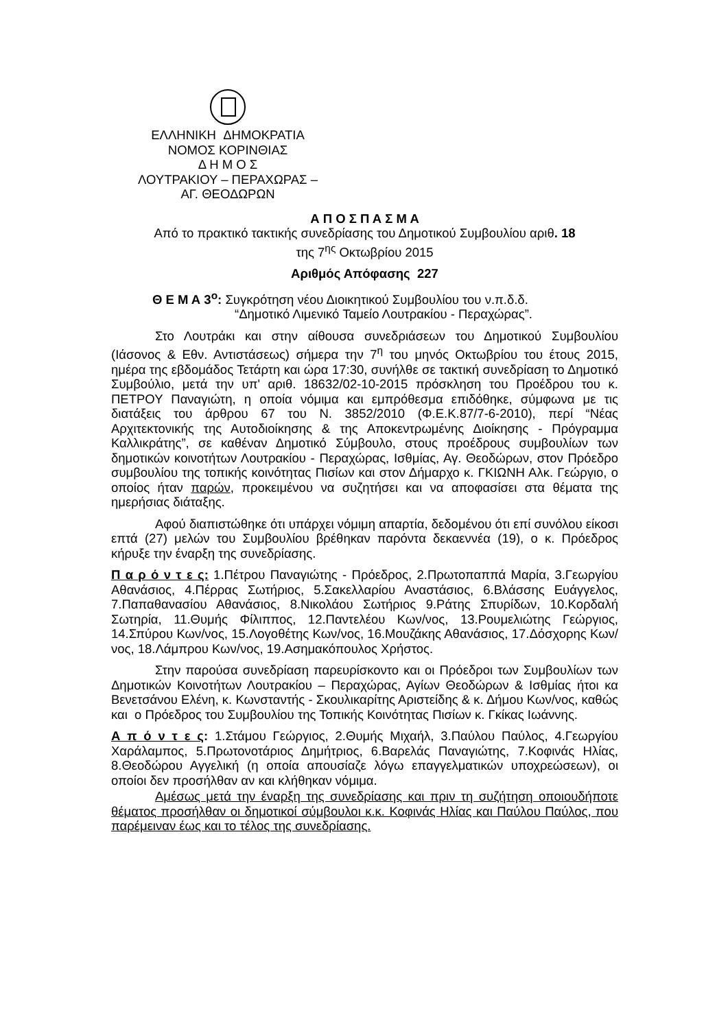ΕΛΛΗΝΙΚΗ ΔΗΜΟΚΡΑΤΙΑ
ΝΟΜΟΣ ΚΟΡΙΝΘΙΑΣ
Δ Η Μ Ο Σ
ΛΟΥΤΡΑΚΙΟΥ – ΠΕΡΑΧΩΡΑΣ –
ΑΓ. ΘΕΟΔΩΡΩΝ
Α Π Ο Σ Π Α Σ Μ Α
Από το πρακτικό τακτικής συνεδρίασης του Δημοτικού Συμβουλίου αριθ. 18
της 7<sup>ης</sup> Οκτωβρίου 2015
Αριθμός Απόφασης 227
Θ Ε Μ Α 3<sup>ο</sup>: Συγκρότηση νέου Διοικητικού Συμβουλίου του ν.π.δ.δ.
“Δημοτικό Λιμενικό Ταμείο Λουτρακίου - Περαχώρας”.
Στο Λουτράκι και στην αίθουσα συνεδριάσεων του Δημοτικού Συμβουλίου (Ιάσονος & Εθν. Αντιστάσεως) σήμερα την 7<sup>η</sup> του μηνός Οκτωβρίου του έτους 2015, ημέρα της εβδομάδος Τετάρτη και ώρα 17:30, συνήλθε σε τακτική συνεδρίαση το Δημοτικό Συμβούλιο, μετά την υπ' αριθ. 18632/02-10-2015 πρόσκληση του Προέδρου του κ. ΠΕΤΡΟΥ Παναγιώτη, η οποία νόμιμα και εμπρόθεσμα επιδόθηκε, σύμφωνα με τις διατάξεις του άρθρου 67 του Ν. 3852/2010 (Φ.Ε.Κ.87/7-6-2010), περί “Νέας Αρχιτεκτονικής της Αυτοδιοίκησης & της Αποκεντρωμένης Διοίκησης - Πρόγραμμα Καλλικράτης”, σε καθέναν Δημοτικό Σύμβουλο, στους προέδρους συμβουλίων των δημοτικών κοινοτήτων Λουτρακίου - Περαχώρας, Ισθμίας, Αγ. Θεοδώρων, στον Πρόεδρο συμβουλίου της τοπικής κοινότητας Πισίων και στον Δήμαρχο κ. ΓΚΙΩΝΗ Αλκ. Γεώργιο, ο οποίος ήταν παρών, προκειμένου να συζητήσει και να αποφασίσει στα θέματα της ημερήσιας διάταξης.
Αφού διαπιστώθηκε ότι υπάρχει νόμιμη απαρτία, δεδομένου ότι επί συνόλου είκοσι επτά (27) μελών του Συμβουλίου βρέθηκαν παρόντα δεκαεννέα (19), ο κ. Πρόεδρος κήρυξε την έναρξη της συνεδρίασης.
Π α ρ ό ν τ ε ς: 1.Πέτρου Παναγιώτης - Πρόεδρος, 2.Πρωτοπαππά Μαρία, 3.Γεωργίου Αθανάσιος, 4.Πέρρας Σωτήριος, 5.Σακελλαρίου Αναστάσιος, 6.Βλάσσης Ευάγγελος, 7.Παπαθανασίου Αθανάσιος, 8.Νικολάου Σωτήριος 9.Ράτης Σπυρίδων, 10.Κορδαλή Σωτηρία, 11.Θυμής Φίλιππος, 12.Παντελέου Κων/νος, 13.Ρουμελιώτης Γεώργιος, 14.Σπύρου Κων/νος, 15.Λογοθέτης Κων/νος, 16.Μουζάκης Αθανάσιος, 17.Δόσχορης Κων/νος, 18.Λάμπρου Κων/νος, 19.Ασημακόπουλος Χρήστος.
Στην παρούσα συνεδρίαση παρευρίσκοντο και οι Πρόεδροι των Συμβουλίων των Δημοτικών Κοινοτήτων Λουτρακίου – Περαχώρας, Αγίων Θεοδώρων & Ισθμίας ήτοι κα Βενετσάνου Ελένη, κ. Κωνσταντής - Σκουλικαρίτης Αριστείδης & κ. Δήμου Κων/νος, καθώς και ο Πρόεδρος του Συμβουλίου της Τοπικής Κοινότητας Πισίων κ. Γκίκας Ιωάννης.
Α π ό ν τ ε ς: 1.Στάμου Γεώργιος, 2.Θυμής Μιχαήλ, 3.Παύλου Παύλος, 4.Γεωργίου Χαράλαμπος, 5.Πρωτονοτάριος Δημήτριος, 6.Βαρελάς Παναγιώτης, 7.Κοφινάς Ηλίας, 8.Θεοδώρου Αγγελική (η οποία απουσίαζε λόγω επαγγελματικών υποχρεώσεων), οι οποίοι δεν προσήλθαν αν και κλήθηκαν νόμιμα.
Αμέσως μετά την έναρξη της συνεδρίασης και πριν τη συζήτηση οποιουδήποτε θέματος προσήλθαν οι δημοτικοί σύμβουλοι κ.κ. Κοφινάς Ηλίας και Παύλου Παύλος, που παρέμειναν έως και το τέλος της συνεδρίασης.